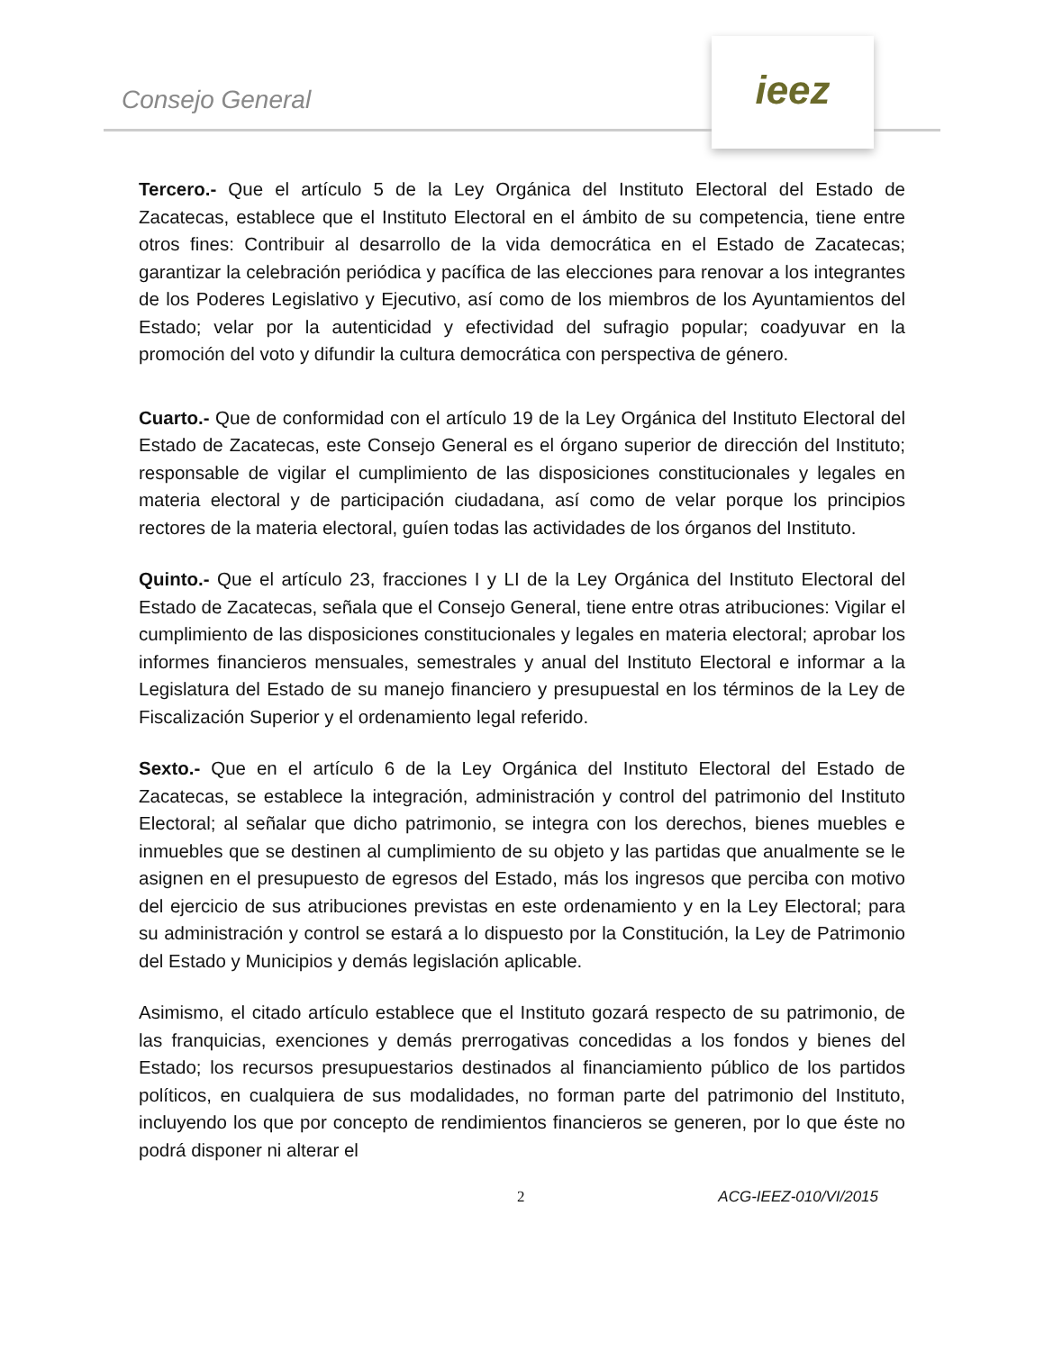Consejo General
ieez
Tercero.- Que el artículo 5 de la Ley Orgánica del Instituto Electoral del Estado de Zacatecas, establece que el Instituto Electoral en el ámbito de su competencia, tiene entre otros fines: Contribuir al desarrollo de la vida democrática en el Estado de Zacatecas; garantizar la celebración periódica y pacífica de las elecciones para renovar a los integrantes de los Poderes Legislativo y Ejecutivo, así como de los miembros de los Ayuntamientos del Estado; velar por la autenticidad y efectividad del sufragio popular; coadyuvar en la promoción del voto y difundir la cultura democrática con perspectiva de género.
Cuarto.- Que de conformidad con el artículo 19 de la Ley Orgánica del Instituto Electoral del Estado de Zacatecas, este Consejo General es el órgano superior de dirección del Instituto; responsable de vigilar el cumplimiento de las disposiciones constitucionales y legales en materia electoral y de participación ciudadana, así como de velar porque los principios rectores de la materia electoral, guíen todas las actividades de los órganos del Instituto.
Quinto.- Que el artículo 23, fracciones I y LI de la Ley Orgánica del Instituto Electoral del Estado de Zacatecas, señala que el Consejo General, tiene entre otras atribuciones: Vigilar el cumplimiento de las disposiciones constitucionales y legales en materia electoral; aprobar los informes financieros mensuales, semestrales y anual del Instituto Electoral e informar a la Legislatura del Estado de su manejo financiero y presupuestal en los términos de la Ley de Fiscalización Superior y el ordenamiento legal referido.
Sexto.- Que en el artículo 6 de la Ley Orgánica del Instituto Electoral del Estado de Zacatecas, se establece la integración, administración y control del patrimonio del Instituto Electoral; al señalar que dicho patrimonio, se integra con los derechos, bienes muebles e inmuebles que se destinen al cumplimiento de su objeto y las partidas que anualmente se le asignen en el presupuesto de egresos del Estado, más los ingresos que perciba con motivo del ejercicio de sus atribuciones previstas en este ordenamiento y en la Ley Electoral; para su administración y control se estará a lo dispuesto por la Constitución, la Ley de Patrimonio del Estado y Municipios y demás legislación aplicable.
Asimismo, el citado artículo establece que el Instituto gozará respecto de su patrimonio, de las franquicias, exenciones y demás prerrogativas concedidas a los fondos y bienes del Estado; los recursos presupuestarios destinados al financiamiento público de los partidos políticos, en cualquiera de sus modalidades, no forman parte del patrimonio del Instituto, incluyendo los que por concepto de rendimientos financieros se generen, por lo que éste no podrá disponer ni alterar el
2 ACG-IEEZ-010/VI/2015